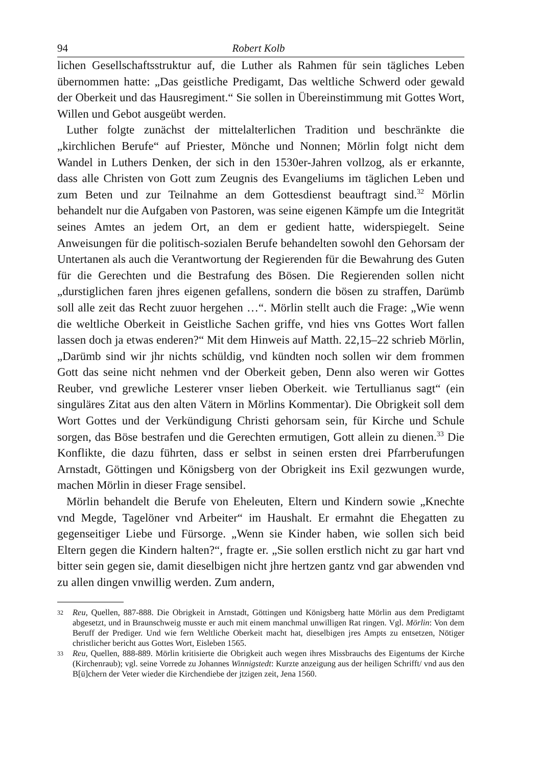94 Robert Kolb
lichen Gesellschaftsstruktur auf, die Luther als Rahmen für sein tägliches Leben übernommen hatte: „Das geistliche Predigamt, Das weltliche Schwerd oder gewald der Oberkeit und das Hausregiment.“ Sie sollen in Übereinstimmung mit Gottes Wort, Willen und Gebot ausgeübt werden.
Luther folgte zunächst der mittelalterlichen Tradition und beschränkte die „kirchlichen Berufe“ auf Priester, Mönche und Nonnen; Mörlin folgt nicht dem Wandel in Luthers Denken, der sich in den 1530er-Jahren vollzog, als er erkannte, dass alle Christen von Gott zum Zeugnis des Evangeliums im täglichen Leben und zum Beten und zur Teilnahme an dem Gottesdienst beauftragt sind.<sup>32</sup> Mörlin behandelt nur die Aufgaben von Pastoren, was seine eigenen Kämpfe um die Integrität seines Amtes an jedem Ort, an dem er gedient hatte, widerspiegelt. Seine Anweisungen für die politisch-sozialen Berufe behandelten sowohl den Gehorsam der Untertanen als auch die Verantwortung der Regierenden für die Bewahrung des Guten für die Gerechten und die Bestrafung des Bösen. Die Regierenden sollen nicht „durstiglichen faren jhres eigenen gefallens, sondern die bösen zu straffen, Darümb soll alle zeit das Recht zuuor hergehen …“. Mörlin stellt auch die Frage: „Wie wenn die weltliche Oberkeit in Geistliche Sachen griffe, vnd hies vns Gottes Wort fallen lassen doch ja etwas enderen?“ Mit dem Hinweis auf Matth. 22,15–22 schrieb Mörlin, „Darümb sind wir jhr nichts schüldig, vnd kündten noch sollen wir dem frommen Gott das seine nicht nehmen vnd der Oberkeit geben, Denn also weren wir Gottes Reuber, vnd grewliche Lesterer vnser lieben Oberkeit. wie Tertullianus sagt“ (ein singuläres Zitat aus den alten Vätern in Mörlins Kommentar). Die Obrigkeit soll dem Wort Gottes und der Verkündigung Christi gehorsam sein, für Kirche und Schule sorgen, das Böse bestrafen und die Gerechten ermutigen, Gott allein zu dienen.<sup>33</sup> Die Konflikte, die dazu führten, dass er selbst in seinen ersten drei Pfarrberufungen Arnstadt, Göttingen und Königsberg von der Obrigkeit ins Exil gezwungen wurde, machen Mörlin in dieser Frage sensibel.
Mörlin behandelt die Berufe von Eheleuten, Eltern und Kindern sowie „Knechte vnd Megde, Tagelöner vnd Arbeiter“ im Haushalt. Er ermahnt die Ehegatten zu gegenseitiger Liebe und Fürsorge. „Wenn sie Kinder haben, wie sollen sich beid Eltern gegen die Kindern halten?“, fragte er. „Sie sollen erstlich nicht zu gar hart vnd bitter sein gegen sie, damit dieselbigen nicht jhre hertzen gantz vnd gar abwenden vnd zu allen dingen vnwillig werden. Zum andern,
32
Reu, Quellen, 887-888. Die Obrigkeit in Arnstadt, Göttingen und Königsberg hatte Mörlin aus dem Predigtamt abgesetzt, und in Braunschweig musste er auch mit einem manchmal unwilligen Rat ringen. Vgl. Mörlin: Von dem Beruff der Prediger. Und wie fern Weltliche Oberkeit macht hat, dieselbigen jres Ampts zu entsetzen, Nötiger christlicher bericht aus Gottes Wort, Eisleben 1565.
33
Reu, Quellen, 888-889. Mörlin kritisierte die Obrigkeit auch wegen ihres Missbrauchs des Eigentums der Kirche (Kirchenraub); vgl. seine Vorrede zu Johannes Winnigstedt: Kurzte anzeigung aus der heiligen Schrifft/ vnd aus den B[ü]chern der Veter wieder die Kirchendiebe der jtzigen zeit, Jena 1560.